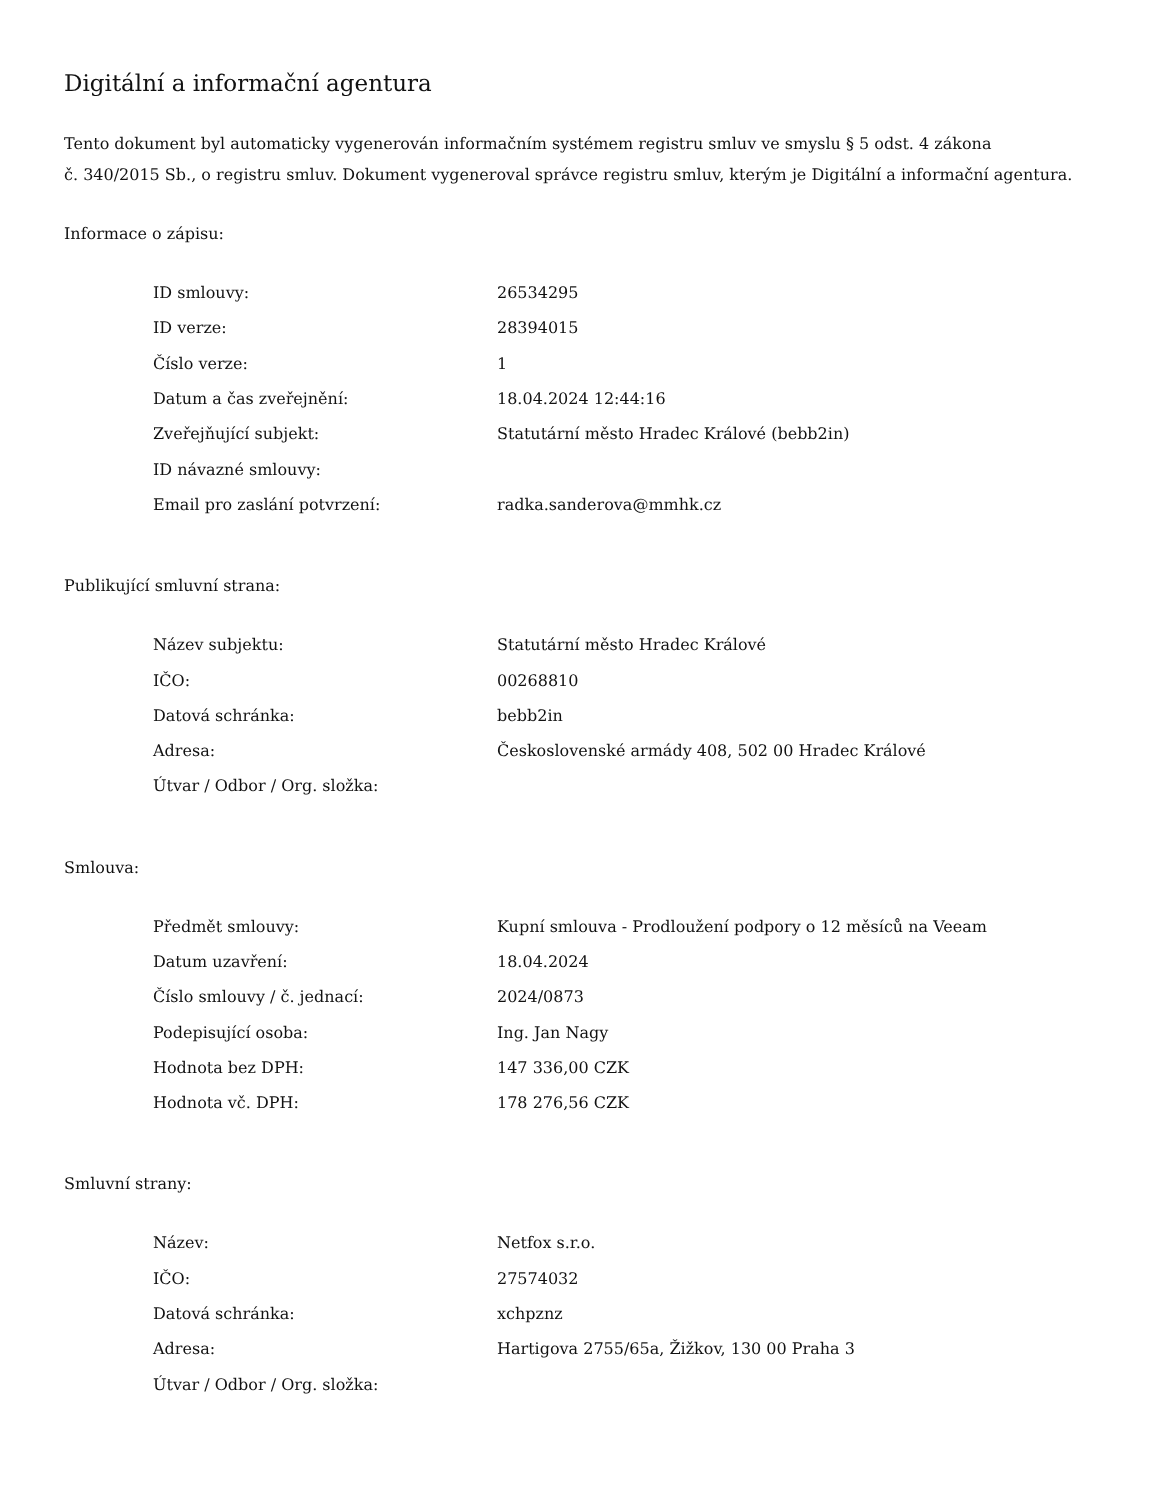Digitální a informační agentura
Tento dokument byl automaticky vygenerován informačním systémem registru smluv ve smyslu § 5 odst. 4 zákona
č. 340/2015 Sb., o registru smluv. Dokument vygeneroval správce registru smluv, kterým je Digitální a informační agentura.
Informace o zápisu:
| ID smlouvy: | 26534295 |
| ID verze: | 28394015 |
| Číslo verze: | 1 |
| Datum a čas zveřejnění: | 18.04.2024 12:44:16 |
| Zveřejňující subjekt: | Statutární město Hradec Králové (bebb2in) |
| ID návazné smlouvy: | |
| Email pro zaslání potvrzení: | radka.sanderova@mmhk.cz |
Publikující smluvní strana:
| Název subjektu: | Statutární město Hradec Králové |
| IČO: | 00268810 |
| Datová schránka: | bebb2in |
| Adresa: | Československé armády 408, 502 00 Hradec Králové |
| Útvar / Odbor / Org. složka: | |
Smlouva:
| Předmět smlouvy: | Kupní smlouva - Prodloužení podpory o 12 měsíců na Veeam |
| Datum uzavření: | 18.04.2024 |
| Číslo smlouvy / č. jednací: | 2024/0873 |
| Podepisující osoba: | Ing. Jan Nagy |
| Hodnota bez DPH: | 147 336,00 CZK |
| Hodnota vč. DPH: | 178 276,56 CZK |
Smluvní strany:
| Název: | Netfox s.r.o. |
| IČO: | 27574032 |
| Datová schránka: | xchpznz |
| Adresa: | Hartigova 2755/65a, Žižkov, 130 00 Praha 3 |
| Útvar / Odbor / Org. složka: | |